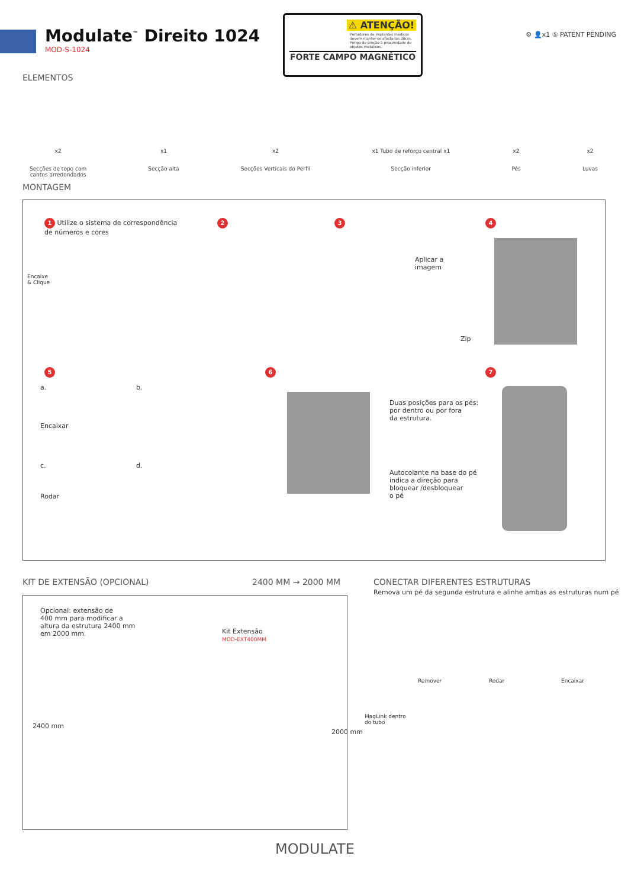Modulate<sup>™</sup> Direito 1024
MOD-S-1024
⚠ ATENÇÃO!
Portadores de implantes médicos devem manter-se afastadas 30cm. Perigo de pinção à proximidade de objetos metálicos.
FORTE CAMPO MAGNÉTICO
⚙ 👤x1 ⑤ PATENT PENDING
ELEMENTOS
x2
Secções de topo com
cantos arredondados
x1
Secção alta
x2
Secções Verticais do Perfil
x1 Tubo de reforço central x1
Secção inferior
x2
Pés
x2
Luvas
MONTAGEM
1 Utilize o sistema de correspondência
de números e cores
Encaixe
& Clique
2 3
Aplicar a
imagem
4
Zip
5
a.
Encaixar
b.
c.
Rodar
d.
6
Duas posições para os pés:
por dentro ou por fora
da estrutura.
Autocolante na base do pé
indica a direção para
bloquear /desbloquear
o pé
7
KIT DE EXTENSÃO (OPCIONAL) 2400 MM → 2000 MM
Opcional: extensão de
400 mm para modificar a
altura da estrutura 2400 mm
em 2000 mm.
Kit Extensão
MOD-EXT400MM
2400 mm
2000 mm
CONECTAR DIFERENTES ESTRUTURAS
Remova um pé da segunda estrutura e alinhe ambas as estruturas num pé
Remover Rodar Encaixar
MagLink dentro
do tubo
MODULATE